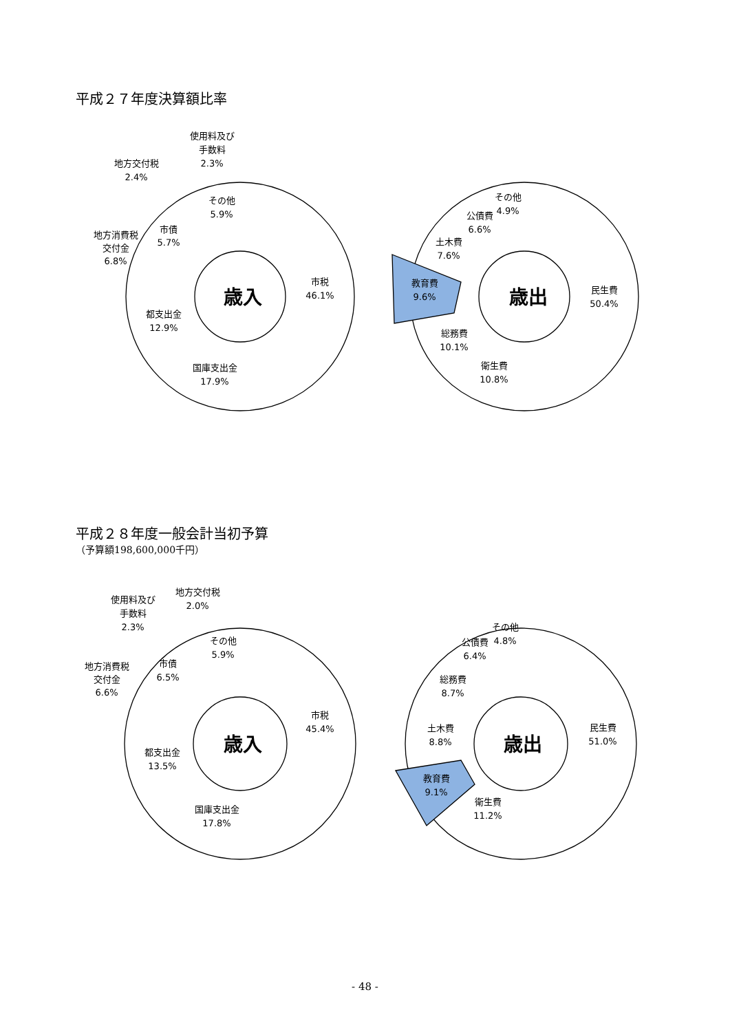平成２７年度決算額比率
使用料及び
手数料
2.3%
地方交付税
2.4%
その他
5.9%
地方消費税
交付金
6.8%
市債
5.7%
市税
46.1%
歳入
都支出金
12.9%
国庫支出金
17.9%
その他
4.9%
公債費
6.6%
土木費
7.6%
教育費
9.6%
歳出
民生費
50.4%
総務費
10.1%
衛生費
10.8%
平成２８年度一般会計当初予算
（予算額198,600,000千円）
使用料及び
手数料
2.3%
地方交付税
2.0%
その他
5.9%
地方消費税
交付金
6.6%
市債
6.5%
市税
45.4%
歳入
都支出金
13.5%
国庫支出金
17.8%
その他
4.8%
公債費
6.4%
総務費
8.7%
土木費
8.8%
教育費
9.1%
歳出
民生費
51.0%
衛生費
11.2%
- 48 -